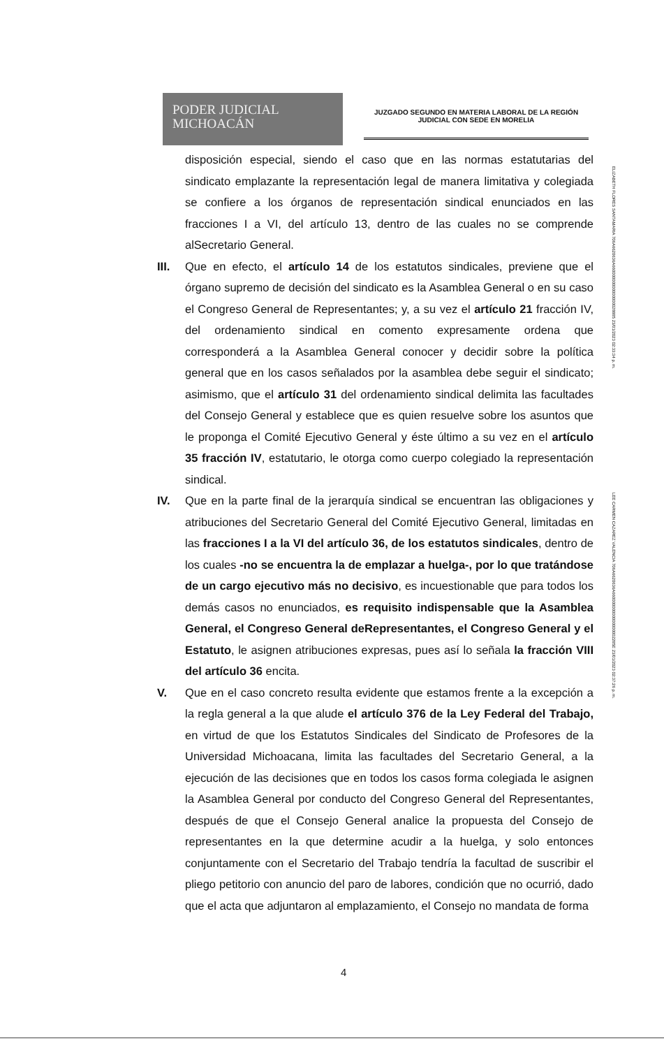PODER JUDICIAL
MICHOACÁN
JUZGADO SEGUNDO EN MATERIA LABORAL DE LA REGIÓN
JUDICIAL CON SEDE EN MORELIA
disposición especial, siendo el caso que en las normas estatutarias del sindicato emplazante la representación legal de manera limitativa y colegiada se confiere a los órganos de representación sindical enunciados en las fracciones I a VI, del artículo 13, dentro de las cuales no se comprende alSecretario General.
III. Que en efecto, el artículo 14 de los estatutos sindicales, previene que el órgano supremo de decisión del sindicato es la Asamblea General o en su caso el Congreso General de Representantes; y, a su vez el artículo 21 fracción IV, del ordenamiento sindical en comento expresamente ordena que corresponderá a la Asamblea General conocer y decidir sobre la política general que en los casos señalados por la asamblea debe seguir el sindicato; asimismo, que el artículo 31 del ordenamiento sindical delimita las facultades del Consejo General y establece que es quien resuelve sobre los asuntos que le proponga el Comité Ejecutivo General y éste último a su vez en el artículo 35 fracción IV, estatutario, le otorga como cuerpo colegiado la representación sindical.
IV. Que en la parte final de la jerarquía sindical se encuentran las obligaciones y atribuciones del Secretario General del Comité Ejecutivo General, limitadas en las fracciones I a la VI del artículo 36, de los estatutos sindicales, dentro de los cuales -no se encuentra la de emplazar a huelga-, por lo que tratándose de un cargo ejecutivo más no decisivo, es incuestionable que para todos los demás casos no enunciados, es requisito indispensable que la Asamblea General, el Congreso General deRepresentantes, el Congreso General y el Estatuto, le asignen atribuciones expresas, pues así lo señala la fracción VIII del artículo 36 encita.
V. Que en el caso concreto resulta evidente que estamos frente a la excepción a la regla general a la que alude el artículo 376 de la Ley Federal del Trabajo, en virtud de que los Estatutos Sindicales del Sindicato de Profesores de la Universidad Michoacana, limita las facultades del Secretario General, a la ejecución de las decisiones que en todos los casos forma colegiada le asignen la Asamblea General por conducto del Congreso General del Representantes, después de que el Consejo General analice la propuesta del Consejo de representantes en la que determine acudir a la huelga, y solo entonces conjuntamente con el Secretario del Trabajo tendría la facultad de suscribir el pliego petitorio con anuncio del paro de labores, condición que no ocurrió, dado que el acta que adjuntaron al emplazamiento, el Consejo no mandata de forma
ELIZABETH FLORES SANTAMARIA 706A6620636A66000000000000000028885 23/01/2023 02:33:34 p. m.
LEE CARMEN CAZAREZ VALENCIA 706A6620636A66000000000000000002285E 23/01/2023 02:37:26 p. m.
4